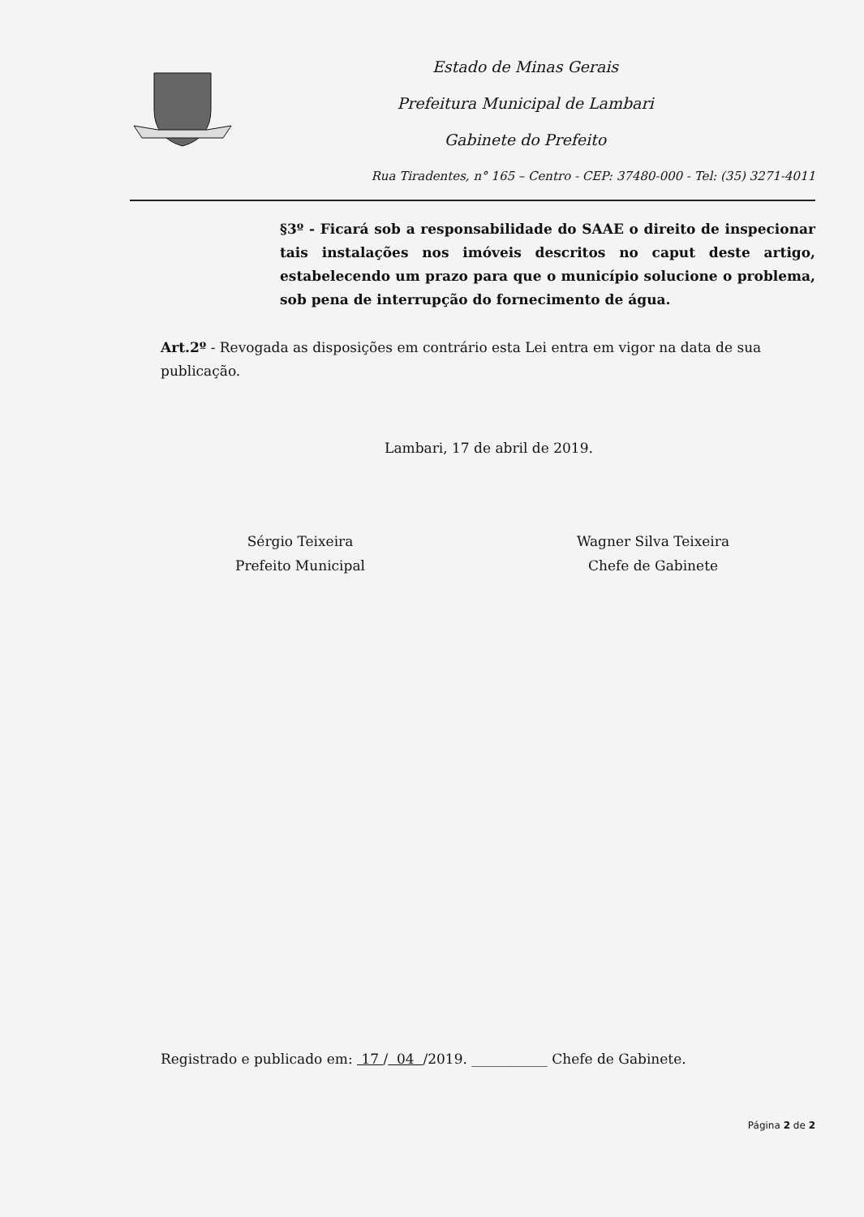Estado de Minas Gerais
Prefeitura Municipal de Lambari
Gabinete do Prefeito
Rua Tiradentes, n° 165 – Centro - CEP: 37480-000 - Tel: (35) 3271-4011
§3º - Ficará sob a responsabilidade do SAAE o direito de inspecionar tais instalações nos imóveis descritos no caput deste artigo, estabelecendo um prazo para que o município solucione o problema, sob pena de interrupção do fornecimento de água.
Art.2º - Revogada as disposições em contrário esta Lei entra em vigor na data de sua publicação.
Lambari, 17 de abril de 2019.
Sérgio Teixeira
Prefeito Municipal
Wagner Silva Teixeira
Chefe de Gabinete
Registrado e publicado em: 17 / 04 /2019. ___________ Chefe de Gabinete.
Página 2 de 2